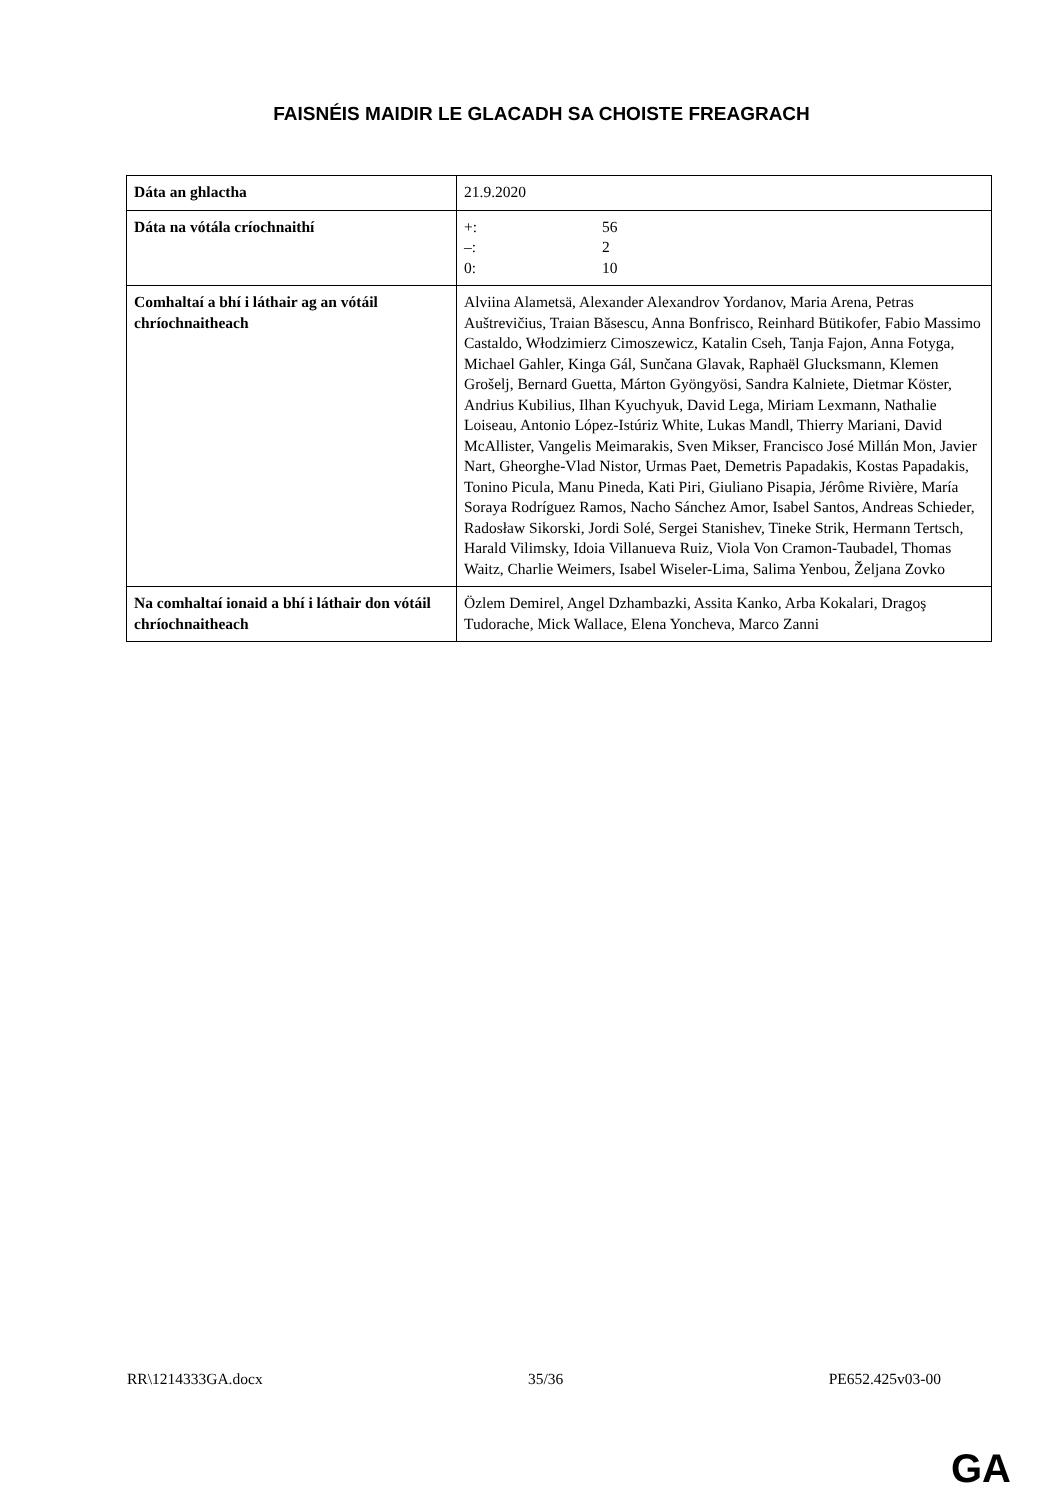FAISNÉIS MAIDIR LE GLACADH SA CHOISTE FREAGRACH
| Dáta an ghlactha | 21.9.2020 |
| Dáta na vótála críochnaithí | +: 56 –: 2 0: 10 |
| Comhaltaí a bhí i láthair ag an vótáil chríochnaitheach | Alviina Alametsä, Alexander Alexandrov Yordanov, Maria Arena, Petras Auštrevičius, Traian Băsescu, Anna Bonfrisco, Reinhard Bütikofer, Fabio Massimo Castaldo, Włodzimierz Cimoszewicz, Katalin Cseh, Tanja Fajon, Anna Fotyga, Michael Gahler, Kinga Gál, Sunčana Glavak, Raphaël Glucksmann, Klemen Grošelj, Bernard Guetta, Márton Gyöngyösi, Sandra Kalniete, Dietmar Köster, Andrius Kubilius, Ilhan Kyuchyuk, David Lega, Miriam Lexmann, Nathalie Loiseau, Antonio López-Istúriz White, Lukas Mandl, Thierry Mariani, David McAllister, Vangelis Meimarakis, Sven Mikser, Francisco José Millán Mon, Javier Nart, Gheorghe-Vlad Nistor, Urmas Paet, Demetris Papadakis, Kostas Papadakis, Tonino Picula, Manu Pineda, Kati Piri, Giuliano Pisapia, Jérôme Rivière, María Soraya Rodríguez Ramos, Nacho Sánchez Amor, Isabel Santos, Andreas Schieder, Radosław Sikorski, Jordi Solé, Sergei Stanishev, Tineke Strik, Hermann Tertsch, Harald Vilimsky, Idoia Villanueva Ruiz, Viola Von Cramon-Taubadel, Thomas Waitz, Charlie Weimers, Isabel Wiseler-Lima, Salima Yenbou, Željana Zovko |
| Na comhaltaí ionaid a bhí i láthair don vótáil chríochnaitheach | Özlem Demirel, Angel Dzhambazki, Assita Kanko, Arba Kokalari, Dragoş Tudorache, Mick Wallace, Elena Yoncheva, Marco Zanni |
RR\1214333GA.docx 35/36 PE652.425v03-00
GA